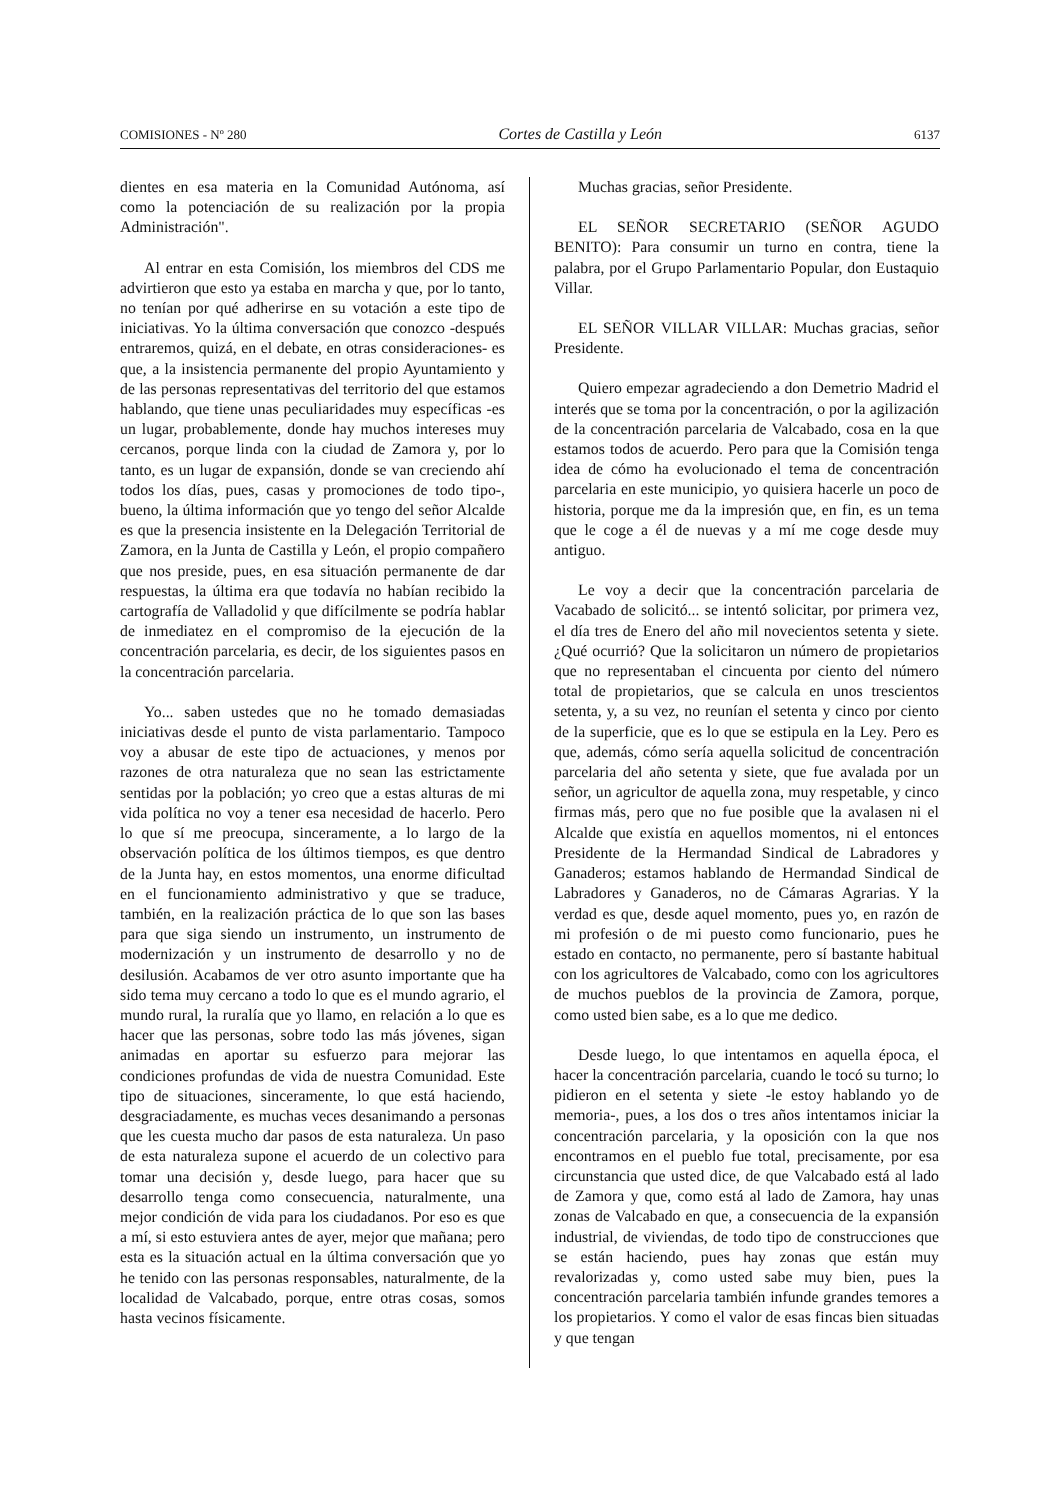COMISIONES - Nº 280 Cortes de Castilla y León 6137
dientes en esa materia en la Comunidad Autónoma, así como la potenciación de su realización por la propia Administración".
Al entrar en esta Comisión, los miembros del CDS me advirtieron que esto ya estaba en marcha y que, por lo tanto, no tenían por qué adherirse en su votación a este tipo de iniciativas. Yo la última conversación que conozco -después entraremos, quizá, en el debate, en otras consideraciones- es que, a la insistencia permanente del propio Ayuntamiento y de las personas representativas del territorio del que estamos hablando, que tiene unas peculiaridades muy específicas -es un lugar, probablemente, donde hay muchos intereses muy cercanos, porque linda con la ciudad de Zamora y, por lo tanto, es un lugar de expansión, donde se van creciendo ahí todos los días, pues, casas y promociones de todo tipo-, bueno, la última información que yo tengo del señor Alcalde es que la presencia insistente en la Delegación Territorial de Zamora, en la Junta de Castilla y León, el propio compañero que nos preside, pues, en esa situación permanente de dar respuestas, la última era que todavía no habían recibido la cartografía de Valladolid y que difícilmente se podría hablar de inmediatez en el compromiso de la ejecución de la concentración parcelaria, es decir, de los siguientes pasos en la concentración parcelaria.
Yo... saben ustedes que no he tomado demasiadas iniciativas desde el punto de vista parlamentario. Tampoco voy a abusar de este tipo de actuaciones, y menos por razones de otra naturaleza que no sean las estrictamente sentidas por la población; yo creo que a estas alturas de mi vida política no voy a tener esa necesidad de hacerlo. Pero lo que sí me preocupa, sinceramente, a lo largo de la observación política de los últimos tiempos, es que dentro de la Junta hay, en estos momentos, una enorme dificultad en el funcionamiento administrativo y que se traduce, también, en la realización práctica de lo que son las bases para que siga siendo un instrumento, un instrumento de modernización y un instrumento de desarrollo y no de desilusión. Acabamos de ver otro asunto importante que ha sido tema muy cercano a todo lo que es el mundo agrario, el mundo rural, la ruralía que yo llamo, en relación a lo que es hacer que las personas, sobre todo las más jóvenes, sigan animadas en aportar su esfuerzo para mejorar las condiciones profundas de vida de nuestra Comunidad. Este tipo de situaciones, sinceramente, lo que está haciendo, desgraciadamente, es muchas veces desanimando a personas que les cuesta mucho dar pasos de esta naturaleza. Un paso de esta naturaleza supone el acuerdo de un colectivo para tomar una decisión y, desde luego, para hacer que su desarrollo tenga como consecuencia, naturalmente, una mejor condición de vida para los ciudadanos. Por eso es que a mí, si esto estuviera antes de ayer, mejor que mañana; pero esta es la situación actual en la última conversación que yo he tenido con las personas responsables, naturalmente, de la localidad de Valcabado, porque, entre otras cosas, somos hasta vecinos físicamente.
Muchas gracias, señor Presidente.
EL SEÑOR SECRETARIO (SEÑOR AGUDO BENITO): Para consumir un turno en contra, tiene la palabra, por el Grupo Parlamentario Popular, don Eustaquio Villar.
EL SEÑOR VILLAR VILLAR: Muchas gracias, señor Presidente.
Quiero empezar agradeciendo a don Demetrio Madrid el interés que se toma por la concentración, o por la agilización de la concentración parcelaria de Valcabado, cosa en la que estamos todos de acuerdo. Pero para que la Comisión tenga idea de cómo ha evolucionado el tema de concentración parcelaria en este municipio, yo quisiera hacerle un poco de historia, porque me da la impresión que, en fin, es un tema que le coge a él de nuevas y a mí me coge desde muy antiguo.
Le voy a decir que la concentración parcelaria de Vacabado de solicitó... se intentó solicitar, por primera vez, el día tres de Enero del año mil novecientos setenta y siete. ¿Qué ocurrió? Que la solicitaron un número de propietarios que no representaban el cincuenta por ciento del número total de propietarios, que se calcula en unos trescientos setenta, y, a su vez, no reunían el setenta y cinco por ciento de la superficie, que es lo que se estipula en la Ley. Pero es que, además, cómo sería aquella solicitud de concentración parcelaria del año setenta y siete, que fue avalada por un señor, un agricultor de aquella zona, muy respetable, y cinco firmas más, pero que no fue posible que la avalasen ni el Alcalde que existía en aquellos momentos, ni el entonces Presidente de la Hermandad Sindical de Labradores y Ganaderos; estamos hablando de Hermandad Sindical de Labradores y Ganaderos, no de Cámaras Agrarias. Y la verdad es que, desde aquel momento, pues yo, en razón de mi profesión o de mi puesto como funcionario, pues he estado en contacto, no permanente, pero sí bastante habitual con los agricultores de Valcabado, como con los agricultores de muchos pueblos de la provincia de Zamora, porque, como usted bien sabe, es a lo que me dedico.
Desde luego, lo que intentamos en aquella época, el hacer la concentración parcelaria, cuando le tocó su turno; lo pidieron en el setenta y siete -le estoy hablando yo de memoria-, pues, a los dos o tres años intentamos iniciar la concentración parcelaria, y la oposición con la que nos encontramos en el pueblo fue total, precisamente, por esa circunstancia que usted dice, de que Valcabado está al lado de Zamora y que, como está al lado de Zamora, hay unas zonas de Valcabado en que, a consecuencia de la expansión industrial, de viviendas, de todo tipo de construcciones que se están haciendo, pues hay zonas que están muy revalorizadas y, como usted sabe muy bien, pues la concentración parcelaria también infunde grandes temores a los propietarios. Y como el valor de esas fincas bien situadas y que tengan